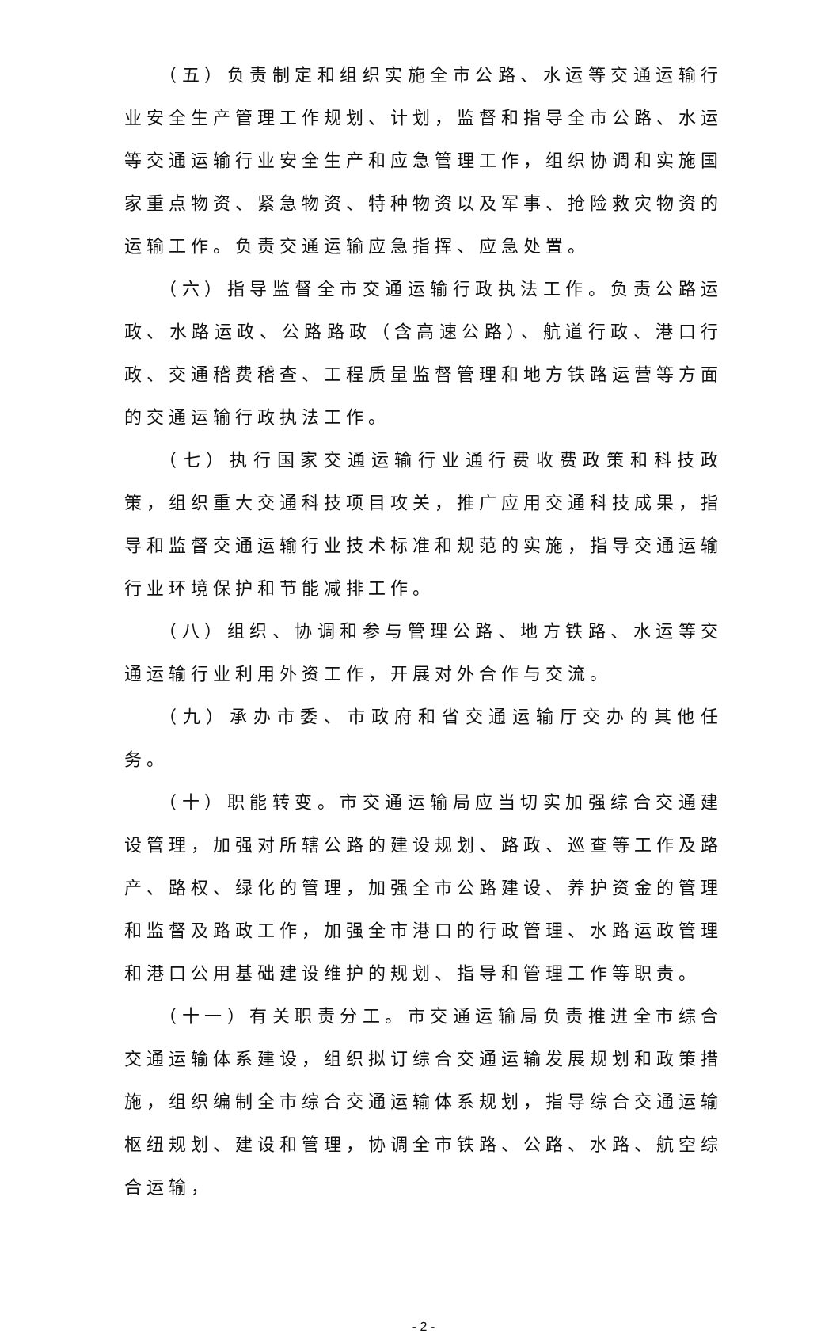（五）负责制定和组织实施全市公路、水运等交通运输行业安全生产管理工作规划、计划，监督和指导全市公路、水运等交通运输行业安全生产和应急管理工作，组织协调和实施国家重点物资、紧急物资、特种物资以及军事、抢险救灾物资的运输工作。负责交通运输应急指挥、应急处置。
（六）指导监督全市交通运输行政执法工作。负责公路运政、水路运政、公路路政（含高速公路）、航道行政、港口行政、交通稽费稽查、工程质量监督管理和地方铁路运营等方面的交通运输行政执法工作。
（七）执行国家交通运输行业通行费收费政策和科技政策，组织重大交通科技项目攻关，推广应用交通科技成果，指导和监督交通运输行业技术标准和规范的实施，指导交通运输行业环境保护和节能减排工作。
（八）组织、协调和参与管理公路、地方铁路、水运等交通运输行业利用外资工作，开展对外合作与交流。
（九）承办市委、市政府和省交通运输厅交办的其他任务。
（十）职能转变。市交通运输局应当切实加强综合交通建设管理，加强对所辖公路的建设规划、路政、巡查等工作及路产、路权、绿化的管理，加强全市公路建设、养护资金的管理和监督及路政工作，加强全市港口的行政管理、水路运政管理和港口公用基础建设维护的规划、指导和管理工作等职责。
（十一）有关职责分工。市交通运输局负责推进全市综合交通运输体系建设，组织拟订综合交通运输发展规划和政策措施，组织编制全市综合交通运输体系规划，指导综合交通运输枢纽规划、建设和管理，协调全市铁路、公路、水路、航空综合运输，
- 2 -